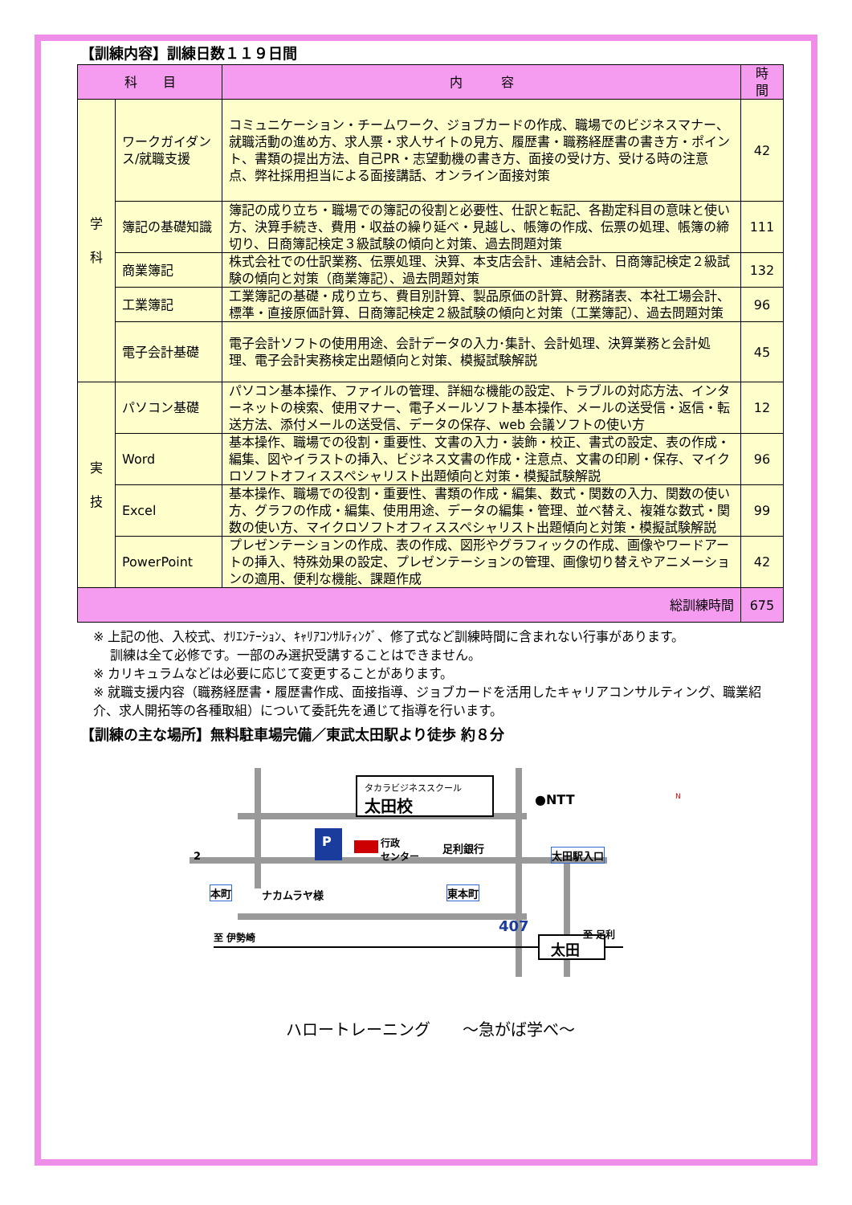【訓練内容】訓練日数１１９日間
| 科 目 | | 内 容 | 時 間 |
| --- | --- | --- | --- |
| 学 科 | ワークガイダンス/就職支援 | コミュニケーション・チームワーク、ジョブカードの作成、職場でのビジネスマナー、就職活動の進め方、求人票・求人サイトの見方、履歴書・職務経歴書の書き方・ポイント、書類の提出方法、自己PR・志望動機の書き方、面接の受け方、受ける時の注意点、弊社採用担当による面接講話、オンライン面接対策 | 42 |
| | 簿記の基礎知識 | 簿記の成り立ち・職場での簿記の役割と必要性、仕訳と転記、各勘定科目の意味と使い方、決算手続き、費用・収益の繰り延べ・見越し、帳簿の作成、伝票の処理、帳簿の締切り、日商簿記検定３級試験の傾向と対策、過去問題対策 | 111 |
| | 商業簿記 | 株式会社での仕訳業務、伝票処理、決算、本支店会計、連結会計、日商簿記検定２級試験の傾向と対策（商業簿記）、過去問題対策 | 132 |
| | 工業簿記 | 工業簿記の基礎・成り立ち、費目別計算、製品原価の計算、財務諸表、本社工場会計、標準・直接原価計算、日商簿記検定２級試験の傾向と対策（工業簿記）、過去問題対策 | 96 |
| | 電子会計基礎 | 電子会計ソフトの使用用途、会計データの入力･集計、会計処理、決算業務と会計処理、電子会計実務検定出題傾向と対策、模擬試験解説 | 45 |
| 実 技 | パソコン基礎 | パソコン基本操作、ファイルの管理、詳細な機能の設定、トラブルの対応方法、インターネットの検索、使用マナー、電子メールソフト基本操作、メールの送受信・返信・転送方法、添付メールの送受信、データの保存、web 会議ソフトの使い方 | 12 |
| | Word | 基本操作、職場での役割・重要性、文書の入力・装飾・校正、書式の設定、表の作成・編集、図やイラストの挿入、ビジネス文書の作成・注意点、文書の印刷・保存、マイクロソフトオフィススペシャリスト出題傾向と対策・模擬試験解説 | 96 |
| | Excel | 基本操作、職場での役割・重要性、書類の作成・編集、数式・関数の入力、関数の使い方、グラフの作成・編集、使用用途、データの編集・管理、並べ替え、複雑な数式・関数の使い方、マイクロソフトオフィススペシャリスト出題傾向と対策・模擬試験解説 | 99 |
| | PowerPoint | プレゼンテーションの作成、表の作成、図形やグラフィックの作成、画像やワードアートの挿入、特殊効果の設定、プレゼンテーションの管理、画像切り替えやアニメーションの適用、便利な機能、課題作成 | 42 |
| 総訓練時間 | | | 675 |
※ 上記の他、入校式、ｵﾘｴﾝﾃｰｼｮﾝ、ｷｬﾘｱｺﾝｻﾙﾃｨﾝｸﾞ、修了式など訓練時間に含まれない行事があります。
　 訓練は全て必修です。一部のみ選択受講することはできません。
※ カリキュラムなどは必要に応じて変更することがあります。
※ 就職支援内容（職務経歴書・履歴書作成、面接指導、ジョブカードを活用したキャリアコンサルティング、職業紹介、求人開拓等の各種取組）について委託先を通じて指導を行います。
【訓練の主な場所】無料駐車場完備／東武太田駅より徒歩 約８分
タカラビジネススクール
太田校
●NTT
P
行政
センター
足利銀行
太田駅入口
2
本町 ナカムラヤ様 東本町
407 至 足利
至 伊勢崎
太田
N
ハロートレーニング　　～急がば学べ～